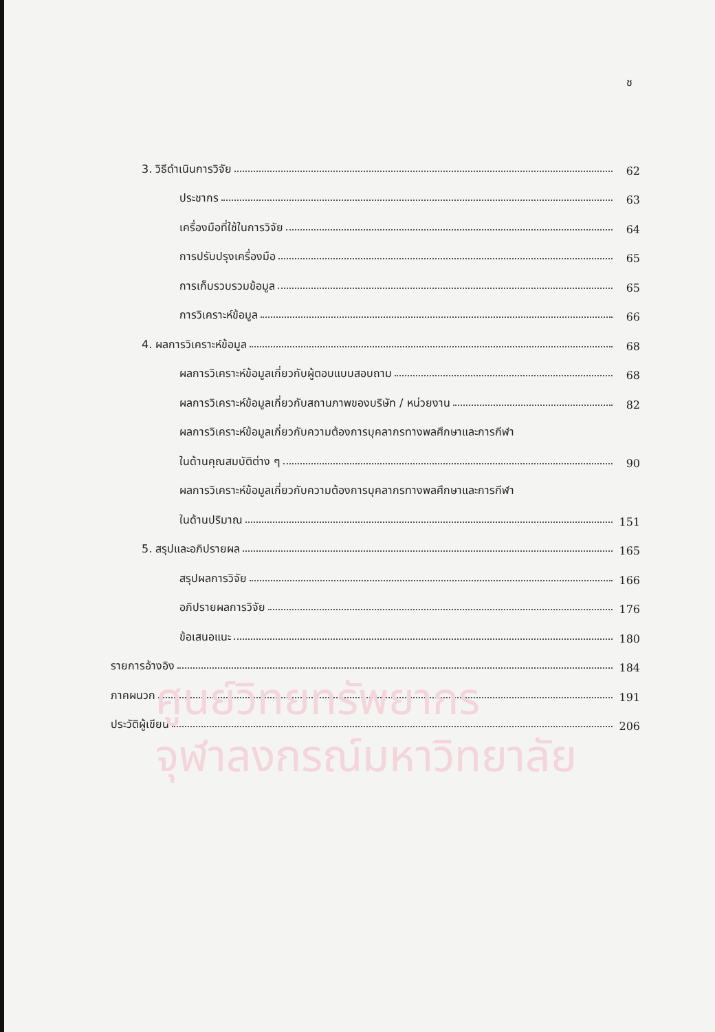ช
3. วิธีดำเนินการวิจัย 62
ประชากร 63
เครื่องมือที่ใช้ในการวิจัย 64
การปรับปรุงเครื่องมือ 65
การเก็บรวบรวมข้อมูล 65
การวิเคราะห์ข้อมูล 66
4. ผลการวิเคราะห์ข้อมูล 68
ผลการวิเคราะห์ข้อมูลเกี่ยวกับผู้ตอบแบบสอบถาม 68
ผลการวิเคราะห์ข้อมูลเกี่ยวกับสถานภาพของบริษัท / หน่วยงาน 82
ผลการวิเคราะห์ข้อมูลเกี่ยวกับความต้องการบุคลากรทางพลศึกษาและการกีฬา
ในด้านคุณสมบัติต่าง ๆ 90
ผลการวิเคราะห์ข้อมูลเกี่ยวกับความต้องการบุคลากรทางพลศึกษาและการกีฬา
ในด้านปริมาณ 151
5. สรุปและอภิปรายผล 165
สรุปผลการวิจัย 166
อภิปรายผลการวิจัย 176
ข้อเสนอแนะ 180
รายการอ้างอิง 184
ภาคผนวก 191
ประวัติผู้เขียน 206
ศูนย์วิทยทรัพยากร
จุฬาลงกรณ์มหาวิทยาลัย